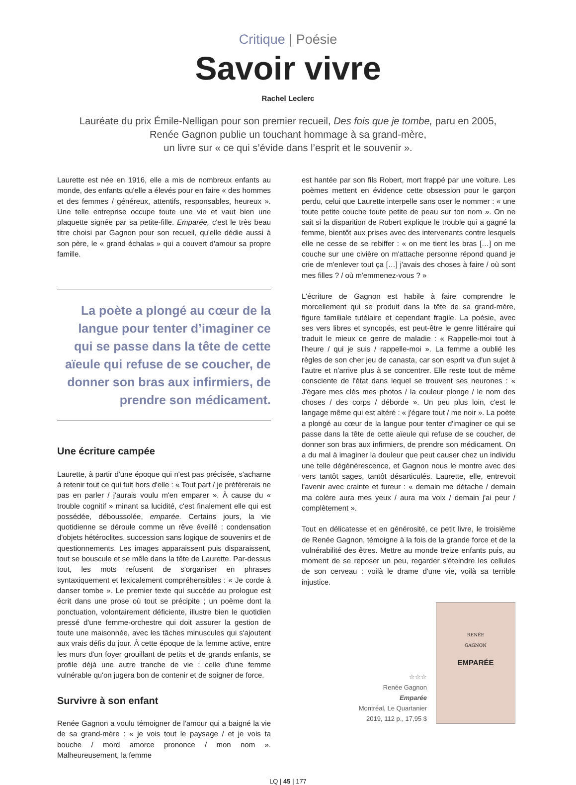Critique | Poésie
Savoir vivre
Rachel Leclerc
Lauréate du prix Émile-Nelligan pour son premier recueil, Des fois que je tombe, paru en 2005,
Renée Gagnon publie un touchant hommage à sa grand-mère,
un livre sur « ce qui s’évide dans l’esprit et le souvenir ».
Laurette est née en 1916, elle a mis de nombreux enfants au monde, des enfants qu'elle a élevés pour en faire « des hommes et des femmes / généreux, attentifs, responsables, heureux ». Une telle entreprise occupe toute une vie et vaut bien une plaquette signée par sa petite-fille. Emparée, c'est le très beau titre choisi par Gagnon pour son recueil, qu'elle dédie aussi à son père, le « grand échalas » qui a couvert d'amour sa propre famille.
La poète a plongé au cœur de la langue pour tenter d’imaginer ce qui se passe dans la tête de cette aïeule qui refuse de se coucher, de donner son bras aux infirmiers, de prendre son médicament.
Une écriture campée
Laurette, à partir d'une époque qui n'est pas précisée, s'acharne à retenir tout ce qui fuit hors d'elle : « Tout part / je préférerais ne pas en parler / j'aurais voulu m'en emparer ». À cause du « trouble cognitif » minant sa lucidité, c'est finalement elle qui est possédée, déboussolée, emparée. Certains jours, la vie quotidienne se déroule comme un rêve éveillé : condensation d'objets hétéroclites, succession sans logique de souvenirs et de questionnements. Les images apparaissent puis disparaissent, tout se bouscule et se mêle dans la tête de Laurette. Par-dessus tout, les mots refusent de s'organiser en phrases syntaxiquement et lexicalement compréhensibles : « Je corde à danser tombe ». Le premier texte qui succède au prologue est écrit dans une prose où tout se précipite ; un poème dont la ponctuation, volontairement déficiente, illustre bien le quotidien pressé d'une femme-orchestre qui doit assurer la gestion de toute une maisonnée, avec les tâches minuscules qui s'ajoutent aux vrais défis du jour. À cette époque de la femme active, entre les murs d'un foyer grouillant de petits et de grands enfants, se profile déjà une autre tranche de vie : celle d'une femme vulnérable qu'on jugera bon de contenir et de soigner de force.
Survivre à son enfant
Renée Gagnon a voulu témoigner de l'amour qui a baigné la vie de sa grand-mère : « je vois tout le paysage / et je vois ta bouche / mord amorce prononce / mon nom ». Malheureusement, la femme
est hantée par son fils Robert, mort frappé par une voiture. Les poèmes mettent en évidence cette obsession pour le garçon perdu, celui que Laurette interpelle sans oser le nommer : « une toute petite couche toute petite de peau sur ton nom ». On ne sait si la disparition de Robert explique le trouble qui a gagné la femme, bientôt aux prises avec des intervenants contre lesquels elle ne cesse de se rebiffer : « on me tient les bras […] on me couche sur une civière on m'attache personne répond quand je crie de m'enlever tout ça […] j'avais des choses à faire / où sont mes filles ? / où m'emmenez-vous ? »
L'écriture de Gagnon est habile à faire comprendre le morcellement qui se produit dans la tête de sa grand-mère, figure familiale tutélaire et cependant fragile. La poésie, avec ses vers libres et syncopés, est peut-être le genre littéraire qui traduit le mieux ce genre de maladie : « Rappelle-moi tout à l'heure / qui je suis / rappelle-moi ». La femme a oublié les règles de son cher jeu de canasta, car son esprit va d'un sujet à l'autre et n'arrive plus à se concentrer. Elle reste tout de même consciente de l'état dans lequel se trouvent ses neurones : « J'égare mes clés mes photos / la couleur plonge / le nom des choses / des corps / déborde ». Un peu plus loin, c'est le langage même qui est altéré : « j'égare tout / me noir ». La poète a plongé au cœur de la langue pour tenter d'imaginer ce qui se passe dans la tête de cette aïeule qui refuse de se coucher, de donner son bras aux infirmiers, de prendre son médicament. On a du mal à imaginer la douleur que peut causer chez un individu une telle dégénérescence, et Gagnon nous le montre avec des vers tantôt sages, tantôt désarticulés. Laurette, elle, entrevoit l'avenir avec crainte et fureur : « demain me détache / demain ma colère aura mes yeux / aura ma voix / demain j'ai peur / complètement ».
Tout en délicatesse et en générosité, ce petit livre, le troisième de Renée Gagnon, témoigne à la fois de la grande force et de la vulnérabilité des êtres. Mettre au monde treize enfants puis, au moment de se reposer un peu, regarder s'éteindre les cellules de son cerveau : voilà le drame d'une vie, voilà sa terrible injustice.
☆☆☆
Renée Gagnon
Emparée
Montréal, Le Quartanier
2019, 112 p., 17,95 $
RENÉE
GAGNON
EMPARÉE
LQ | 45 | 177